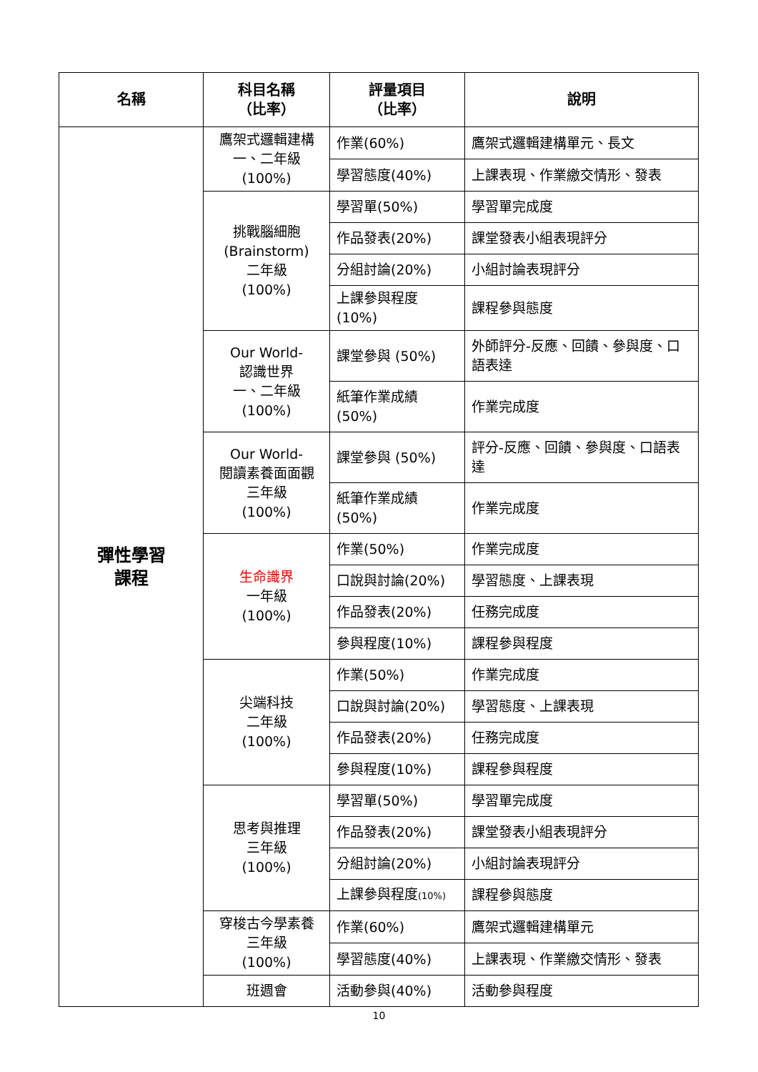| 名稱 | 科目名稱 （比率） | 評量項目 （比率） | 說明 |
| --- | --- | --- | --- |
| 彈性學習 課程 | 鷹架式邏輯建構 一、二年級 (100%) | 作業(60%) | 鷹架式邏輯建構單元、長文 |
| | | 學習態度(40%) | 上課表現、作業繳交情形、發表 |
| | 挑戰腦細胞 (Brainstorm) 二年級 (100%) | 學習單(50%) | 學習單完成度 |
| | | 作品發表(20%) | 課堂發表小組表現評分 |
| | | 分組討論(20%) | 小組討論表現評分 |
| | | 上課參與程度 (10%) | 課程參與態度 |
| | Our World- 認識世界 一、二年級 (100%) | 課堂參與 (50%) | 外師評分-反應、回饋、參與度、口語表達 |
| | | 紙筆作業成績 (50%) | 作業完成度 |
| | Our World- 閱讀素養面面觀 三年級 (100%) | 課堂參與 (50%) | 評分-反應、回饋、參與度、口語表達 |
| | | 紙筆作業成績 (50%) | 作業完成度 |
| | 生命識界 一年級 (100%) | 作業(50%) | 作業完成度 |
| | | 口說與討論(20%) | 學習態度、上課表現 |
| | | 作品發表(20%) | 任務完成度 |
| | | 參與程度(10%) | 課程參與程度 |
| | 尖端科技 二年級 (100%) | 作業(50%) | 作業完成度 |
| | | 口說與討論(20%) | 學習態度、上課表現 |
| | | 作品發表(20%) | 任務完成度 |
| | | 參與程度(10%) | 課程參與程度 |
| | 思考與推理 三年級 (100%) | 學習單(50%) | 學習單完成度 |
| | | 作品發表(20%) | 課堂發表小組表現評分 |
| | | 分組討論(20%) | 小組討論表現評分 |
| | | 上課參與程度 (10%) | 課程參與態度 |
| | 穿梭古今學素養 三年級 (100%) | 作業(60%) | 鷹架式邏輯建構單元 |
| | | 學習態度(40%) | 上課表現、作業繳交情形、發表 |
| | 班週會 | 活動參與(40%) | 活動參與程度 |
10